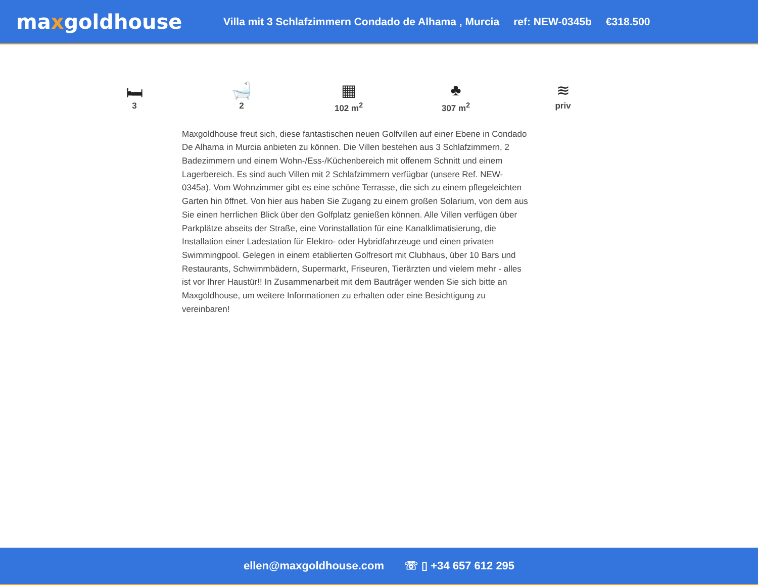maxgoldhouse
Villa mit 3 Schlafzimmern Condado de Alhama , Murcia ref: NEW-0345b €318.500
🛏
3
🛁
2
▦
102 m<sup>2</sup>
♣
307 m<sup>2</sup>
≋
priv
Maxgoldhouse freut sich, diese fantastischen neuen Golfvillen auf einer Ebene in Condado De Alhama in Murcia anbieten zu können. Die Villen bestehen aus 3 Schlafzimmern, 2 Badezimmern und einem Wohn-/Ess-/Küchenbereich mit offenem Schnitt und einem Lagerbereich. Es sind auch Villen mit 2 Schlafzimmern verfügbar (unsere Ref. NEW-0345a). Vom Wohnzimmer gibt es eine schöne Terrasse, die sich zu einem pflegeleichten Garten hin öffnet. Von hier aus haben Sie Zugang zu einem großen Solarium, von dem aus Sie einen herrlichen Blick über den Golfplatz genießen können. Alle Villen verfügen über Parkplätze abseits der Straße, eine Vorinstallation für eine Kanalklimatisierung, die Installation einer Ladestation für Elektro- oder Hybridfahrzeuge und einen privaten Swimmingpool. Gelegen in einem etablierten Golfresort mit Clubhaus, über 10 Bars und Restaurants, Schwimmbädern, Supermarkt, Friseuren, Tierärzten und vielem mehr - alles ist vor Ihrer Haustür!! In Zusammenarbeit mit dem Bauträger wenden Sie sich bitte an Maxgoldhouse, um weitere Informationen zu erhalten oder eine Besichtigung zu vereinbaren!
ellen@maxgoldhouse.com ☏ ▯ +34 657 612 295